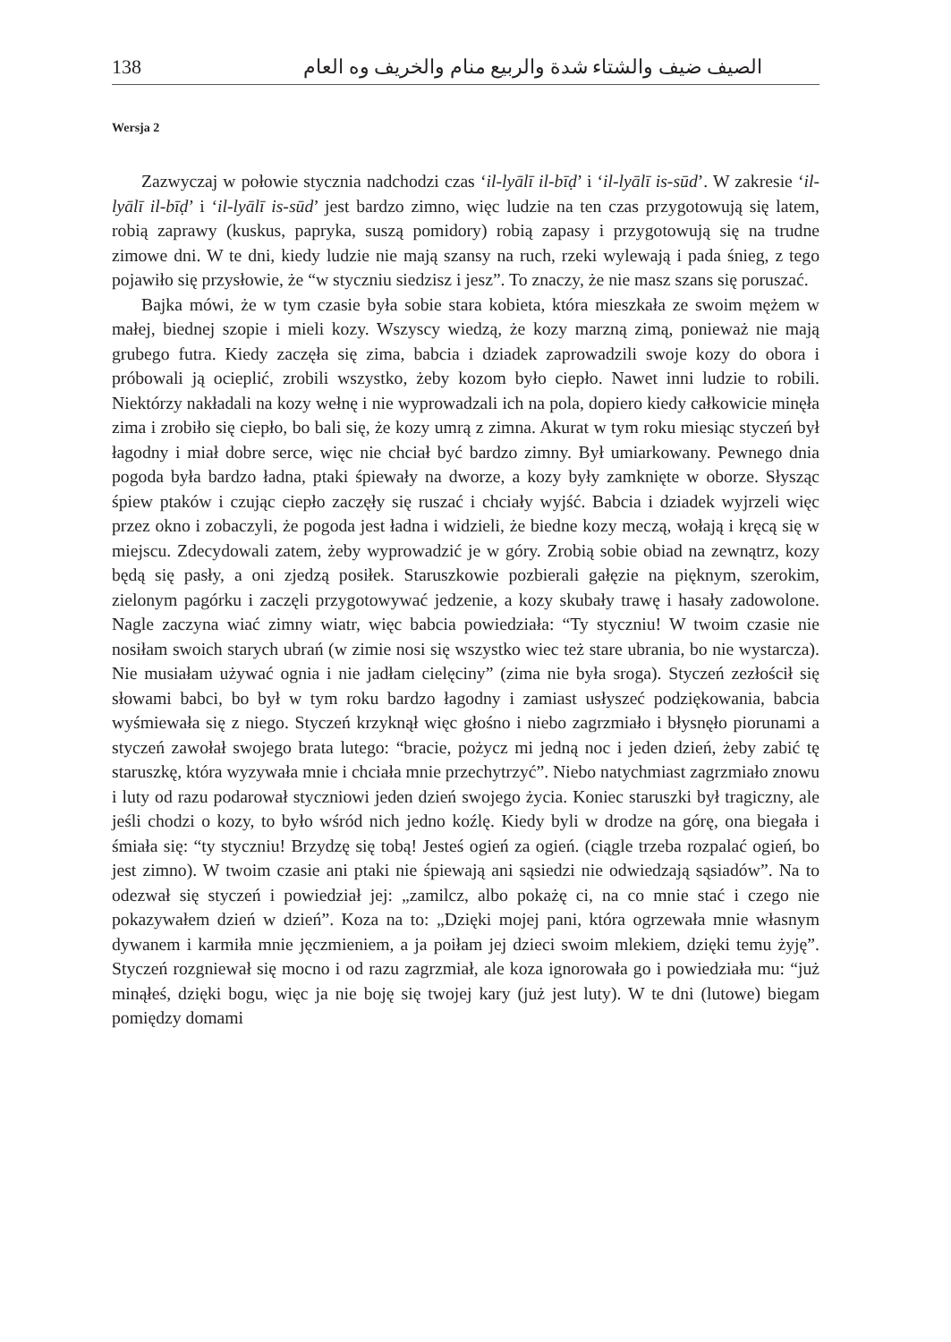138 الصيف ضيف والشتاء شدة والربيع منام والخريف وه العام
Wersja 2
Zazwyczaj w połowie stycznia nadchodzi czas ‘il-lyālī il-bīḍ’ i ‘il-lyālī is-sūd’. W zakresie ‘il-lyālī il-bīḍ’ i ‘il-lyālī is-sūd’ jest bardzo zimno, więc ludzie na ten czas przygotowują się latem, robią zaprawy (kuskus, papryka, suszą pomidory) robią zapasy i przygotowują się na trudne zimowe dni. W te dni, kiedy ludzie nie mają szansy na ruch, rzeki wylewają i pada śnieg, z tego pojawiło się przysłowie, że “w styczniu siedzisz i jesz”. To znaczy, że nie masz szans się poruszać.
Bajka mówi, że w tym czasie była sobie stara kobieta, która mieszkała ze swoim mężem w małej, biednej szopie i mieli kozy. Wszyscy wiedzą, że kozy marzną zimą, ponieważ nie mają grubego futra. Kiedy zaczęła się zima, babcia i dziadek zaprowadzili swoje kozy do obora i próbowali ją ocieplić, zrobili wszystko, żeby kozom było ciepło. Nawet inni ludzie to robili. Niektórzy nakładali na kozy wełnę i nie wyprowadzali ich na pola, dopiero kiedy całkowicie minęła zima i zrobiło się ciepło, bo bali się, że kozy umrą z zimna. Akurat w tym roku miesiąc styczeń był łagodny i miał dobre serce, więc nie chciał być bardzo zimny. Był umiarkowany. Pewnego dnia pogoda była bardzo ładna, ptaki śpiewały na dworze, a kozy były zamknięte w oborze. Słysząc śpiew ptaków i czując ciepło zaczęły się ruszać i chciały wyjść. Babcia i dziadek wyjrzeli więc przez okno i zobaczyli, że pogoda jest ładna i widzieli, że biedne kozy meczą, wołają i kręcą się w miejscu. Zdecydowali zatem, żeby wyprowadzić je w góry. Zrobią sobie obiad na zewnątrz, kozy będą się pasły, a oni zjedzą posiłek. Staruszkowie pozbierali gałęzie na pięknym, szerokim, zielonym pagórku i zaczęli przygotowywać jedzenie, a kozy skubały trawę i hasały zadowolone. Nagle zaczyna wiać zimny wiatr, więc babcia powiedziała: “Ty styczniu! W twoim czasie nie nosiłam swoich starych ubrań (w zimie nosi się wszystko wiec też stare ubrania, bo nie wystarcza). Nie musiałam używać ognia i nie jadłam cielęciny” (zima nie była sroga). Styczeń zezłościł się słowami babci, bo był w tym roku bardzo łagodny i zamiast usłyszeć podziękowania, babcia wyśmiewała się z niego. Styczeń krzyknął więc głośno i niebo zagrzmiało i błysnęło piorunami a styczeń zawołał swojego brata lutego: “bracie, pożycz mi jedną noc i jeden dzień, żeby zabić tę staruszkę, która wyzywała mnie i chciała mnie przechytrzyć”. Niebo natychmiast zagrzmiało znowu i luty od razu podarował styczniowi jeden dzień swojego życia. Koniec staruszki był tragiczny, ale jeśli chodzi o kozy, to było wśród nich jedno koźlę. Kiedy byli w drodze na górę, ona biegała i śmiała się: “ty styczniu! Brzydzę się tobą! Jesteś ogień za ogień. (ciągle trzeba rozpalać ogień, bo jest zimno). W twoim czasie ani ptaki nie śpiewają ani sąsiedzi nie odwiedzają sąsiadów”. Na to odezwał się styczeń i powiedział jej: „zamilcz, albo pokażę ci, na co mnie stać i czego nie pokazywałem dzień w dzień”. Koza na to: „Dzięki mojej pani, która ogrzewała mnie własnym dywanem i karmiła mnie jęczmieniem, a ja poiłam jej dzieci swoim mlekiem, dzięki temu żyję”. Styczeń rozgniewał się mocno i od razu zagrzmiał, ale koza ignorowała go i powiedziała mu: “już minąłeś, dzięki bogu, więc ja nie boję się twojej kary (już jest luty). W te dni (lutowe) biegam pomiędzy domami